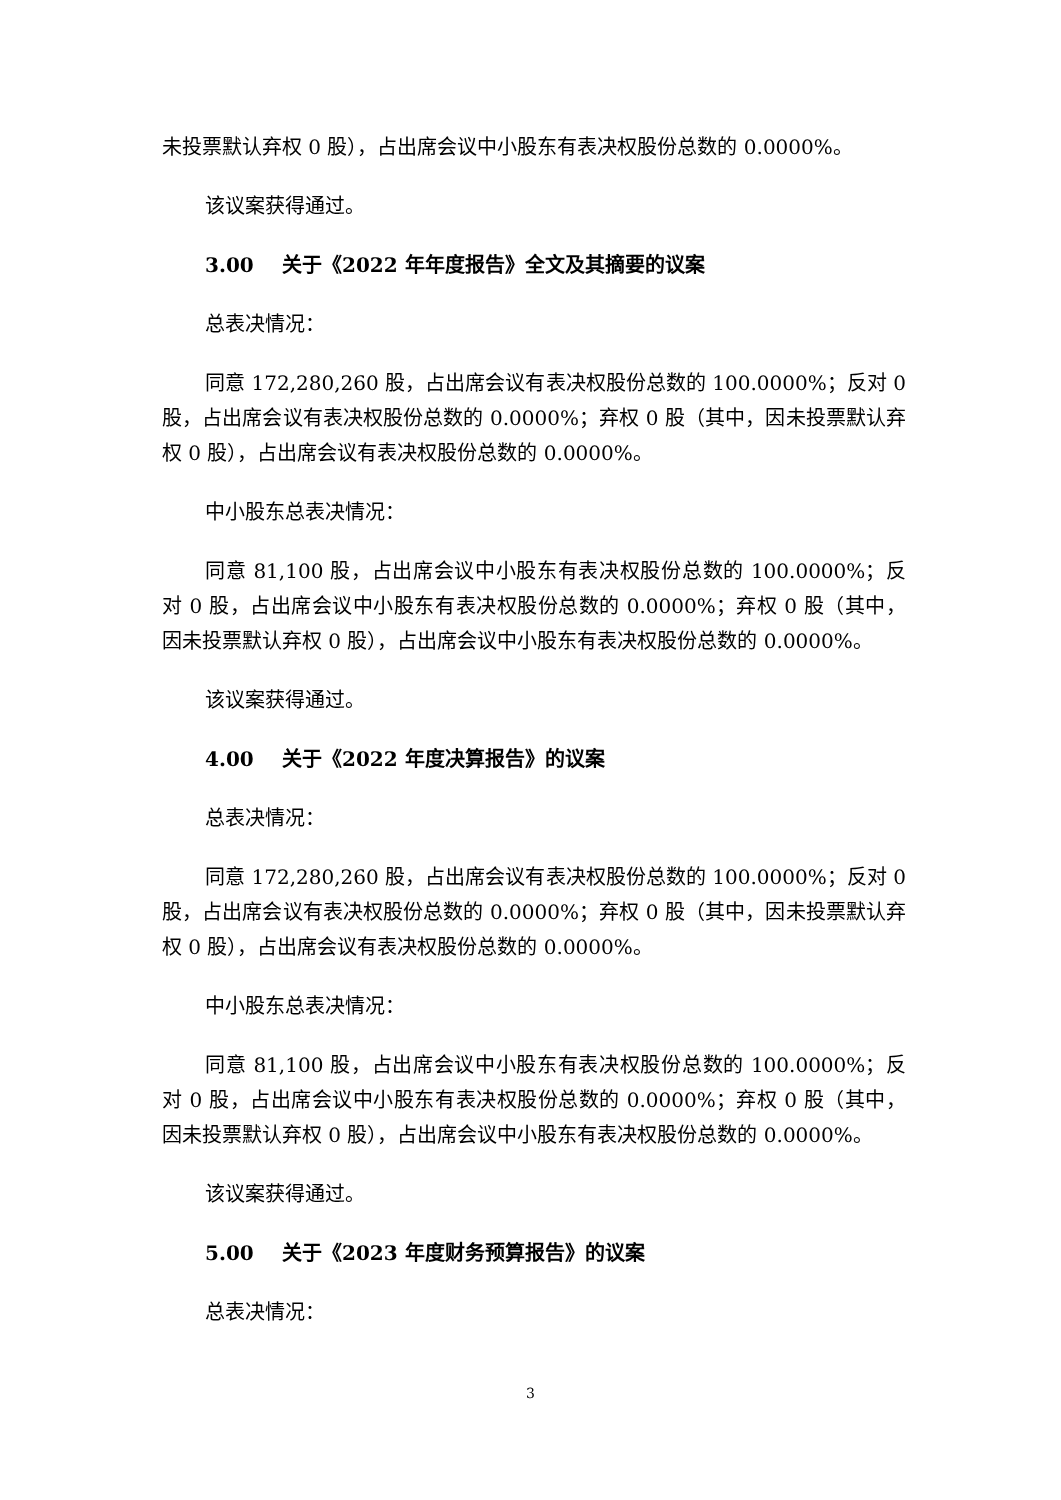未投票默认弃权 0 股），占出席会议中小股东有表决权股份总数的 0.0000%。
该议案获得通过。
3.00 关于《2022 年年度报告》全文及其摘要的议案
总表决情况：
同意 172,280,260 股，占出席会议有表决权股份总数的 100.0000%；反对 0 股，占出席会议有表决权股份总数的 0.0000%；弃权 0 股（其中，因未投票默认弃权 0 股），占出席会议有表决权股份总数的 0.0000%。
中小股东总表决情况：
同意 81,100 股，占出席会议中小股东有表决权股份总数的 100.0000%；反对 0 股，占出席会议中小股东有表决权股份总数的 0.0000%；弃权 0 股（其中，因未投票默认弃权 0 股），占出席会议中小股东有表决权股份总数的 0.0000%。
该议案获得通过。
4.00 关于《2022 年度决算报告》的议案
总表决情况：
同意 172,280,260 股，占出席会议有表决权股份总数的 100.0000%；反对 0 股，占出席会议有表决权股份总数的 0.0000%；弃权 0 股（其中，因未投票默认弃权 0 股），占出席会议有表决权股份总数的 0.0000%。
中小股东总表决情况：
同意 81,100 股，占出席会议中小股东有表决权股份总数的 100.0000%；反对 0 股，占出席会议中小股东有表决权股份总数的 0.0000%；弃权 0 股（其中，因未投票默认弃权 0 股），占出席会议中小股东有表决权股份总数的 0.0000%。
该议案获得通过。
5.00 关于《2023 年度财务预算报告》的议案
总表决情况：
3